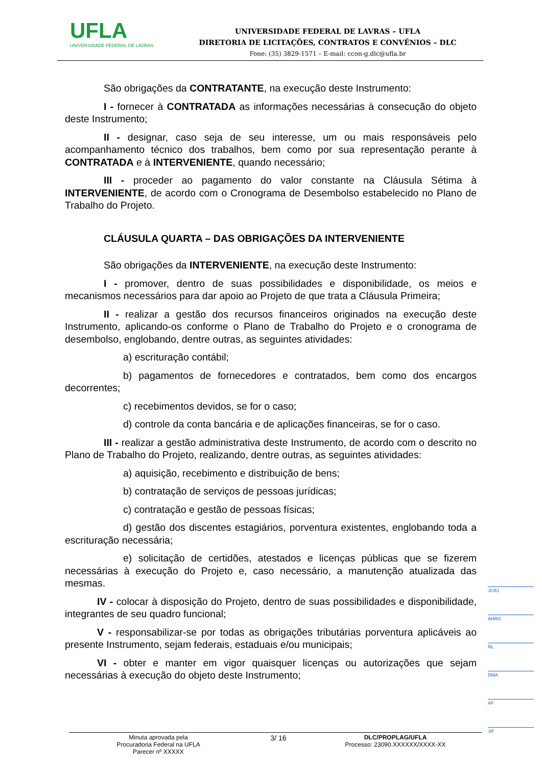UFLA
UNIVERSIDADE FEDERAL DE LAVRAS
UNIVERSIDADE FEDERAL DE LAVRAS – UFLA
DIRETORIA DE LICITAÇÕES, CONTRATOS E CONVÊNIOS – DLC
Fone: (35) 3829-1571 – E-mail: ccon-g.dlc@ufla.br
São obrigações da CONTRATANTE, na execução deste Instrumento:
I - fornecer à CONTRATADA as informações necessárias à consecução do objeto deste Instrumento;
II - designar, caso seja de seu interesse, um ou mais responsáveis pelo acompanhamento técnico dos trabalhos, bem como por sua representação perante à CONTRATADA e à INTERVENIENTE, quando necessário;
III - proceder ao pagamento do valor constante na Cláusula Sétima à INTERVENIENTE, de acordo com o Cronograma de Desembolso estabelecido no Plano de Trabalho do Projeto.
CLÁUSULA QUARTA – DAS OBRIGAÇÕES DA INTERVENIENTE
São obrigações da INTERVENIENTE, na execução deste Instrumento:
I - promover, dentro de suas possibilidades e disponibilidade, os meios e mecanismos necessários para dar apoio ao Projeto de que trata a Cláusula Primeira;
II - realizar a gestão dos recursos financeiros originados na execução deste Instrumento, aplicando-os conforme o Plano de Trabalho do Projeto e o cronograma de desembolso, englobando, dentre outras, as seguintes atividades:
a) escrituração contábil;
b) pagamentos de fornecedores e contratados, bem como dos encargos decorrentes;
c) recebimentos devidos, se for o caso;
d) controle da conta bancária e de aplicações financeiras, se for o caso.
III - realizar a gestão administrativa deste Instrumento, de acordo com o descrito no Plano de Trabalho do Projeto, realizando, dentre outras, as seguintes atividades:
a) aquisição, recebimento e distribuição de bens;
b) contratação de serviços de pessoas jurídicas;
c) contratação e gestão de pessoas físicas;
d) gestão dos discentes estagiários, porventura existentes, englobando toda a escrituração necessária;
e) solicitação de certidões, atestados e licenças públicas que se fizerem necessárias à execução do Projeto e, caso necessário, a manutenção atualizada das mesmas.
IV - colocar à disposição do Projeto, dentro de suas possibilidades e disponibilidade, integrantes de seu quadro funcional;
V - responsabilizar-se por todas as obrigações tributárias porventura aplicáveis ao presente Instrumento, sejam federais, estaduais e/ou municipais;
VI - obter e manter em vigor quaisquer licenças ou autorizações que sejam necessárias à execução do objeto deste Instrumento;
JCRJ
AHRG
RL
DMA
AF
JIF
Minuta aprovada pela
Procuradoria Federal na UFLA
Parecer nº XXXXX
3/ 16
DLC/PROPLAG/UFLA
Processo: 23090.XXXXXX/XXXX-XX